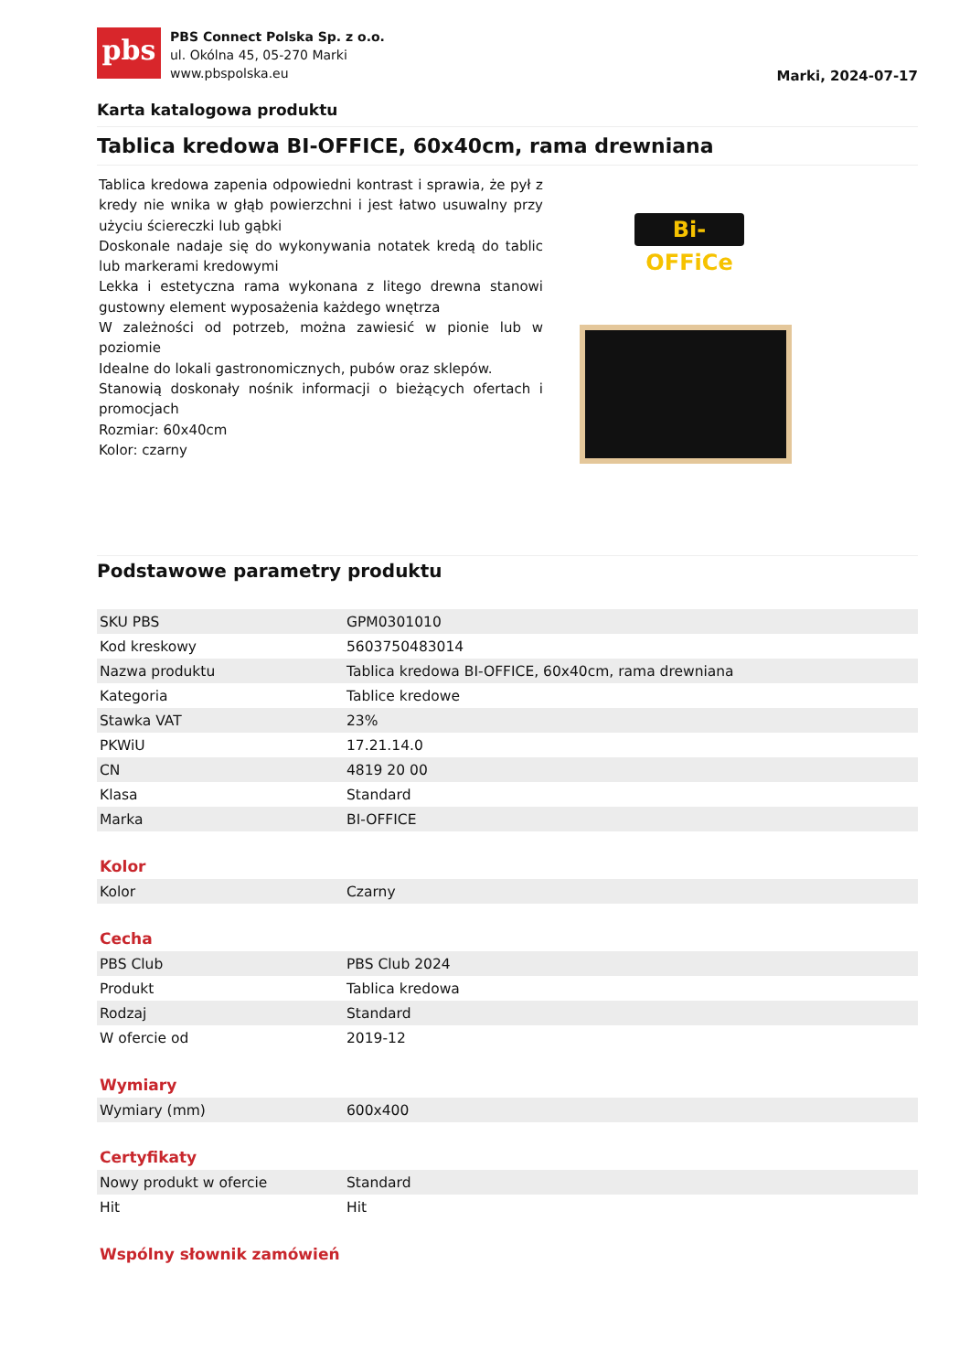pbs
PBS Connect Polska Sp. z o.o.
ul. Okólna 45, 05-270 Marki
www.pbspolska.eu
Marki, 2024-07-17
Karta katalogowa produktu
Tablica kredowa BI-OFFICE, 60x40cm, rama drewniana
Tablica kredowa zapenia odpowiedni kontrast i sprawia, że pył z kredy nie wnika w głąb powierzchni i jest łatwo usuwalny przy użyciu ściereczki lub gąbki
Doskonale nadaje się do wykonywania notatek kredą do tablic lub markerami kredowymi
Lekka i estetyczna rama wykonana z litego drewna stanowi gustowny element wyposażenia każdego wnętrza
W zależności od potrzeb, można zawiesić w pionie lub w poziomie
Idealne do lokali gastronomicznych, pubów oraz sklepów.
Stanowią doskonały nośnik informacji o bieżących ofertach i promocjach
Rozmiar: 60x40cm
Kolor: czarny
Bi-OFFiCe
Podstawowe parametry produktu
| SKU PBS | GPM0301010 |
| Kod kreskowy | 5603750483014 |
| Nazwa produktu | Tablica kredowa BI-OFFICE, 60x40cm, rama drewniana |
| Kategoria | Tablice kredowe |
| Stawka VAT | 23% |
| PKWiU | 17.21.14.0 |
| CN | 4819 20 00 |
| Klasa | Standard |
| Marka | BI-OFFICE |
Kolor
| Kolor | Czarny |
Cecha
| PBS Club | PBS Club 2024 |
| Produkt | Tablica kredowa |
| Rodzaj | Standard |
| W ofercie od | 2019-12 |
Wymiary
| Wymiary (mm) | 600x400 |
Certyfikaty
| Nowy produkt w ofercie | Standard |
| Hit | Hit |
Wspólny słownik zamówień